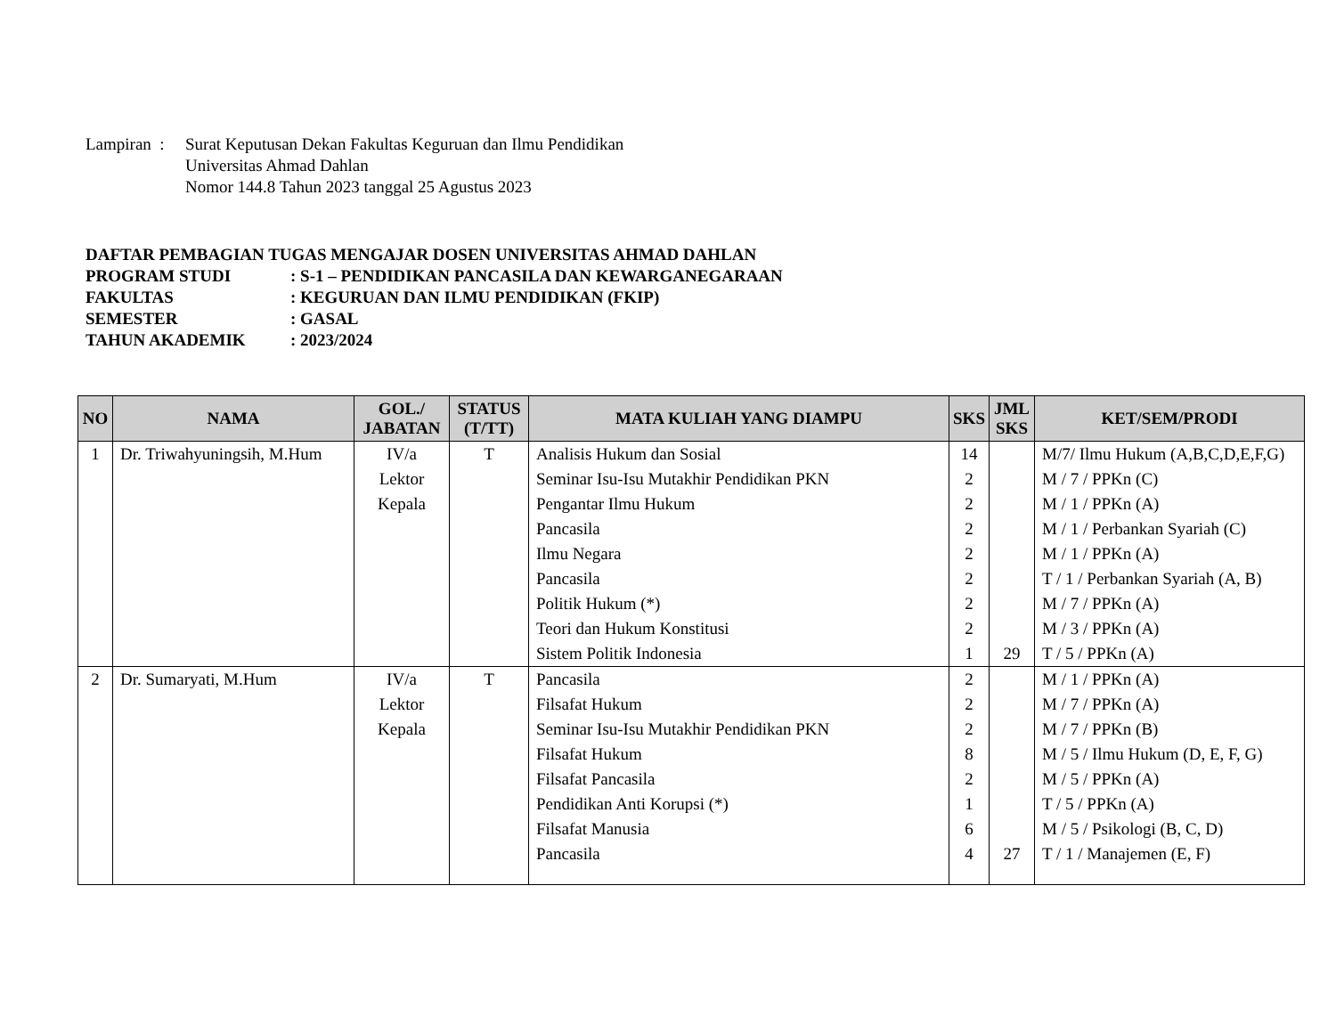| Lampiran : | Surat Keputusan Dekan Fakultas Keguruan dan Ilmu Pendidikan Universitas Ahmad Dahlan Nomor 144.8 Tahun 2023 tanggal 25 Agustus 2023 |
DAFTAR PEMBAGIAN TUGAS MENGAJAR DOSEN UNIVERSITAS AHMAD DAHLAN
| PROGRAM STUDI | : S-1 – PENDIDIKAN PANCASILA DAN KEWARGANEGARAAN |
| FAKULTAS | : KEGURUAN DAN ILMU PENDIDIKAN (FKIP) |
| SEMESTER | : GASAL |
| TAHUN AKADEMIK | : 2023/2024 |
| NO | NAMA | GOL./ JABATAN | STATUS (T/TT) | MATA KULIAH YANG DIAMPU | SKS | JML SKS | KET/SEM/PRODI |
| --- | --- | --- | --- | --- | --- | --- | --- |
| 1 | Dr. Triwahyuningsih, M.Hum | IV/a Lektor Kepala | T | Analisis Hukum dan Sosial Seminar Isu-Isu Mutakhir Pendidikan PKN Pengantar Ilmu Hukum Pancasila Ilmu Negara Pancasila Politik Hukum (*) Teori dan Hukum Konstitusi Sistem Politik Indonesia | 14 2 2 2 2 2 2 2 1 | 29 | M/7/ Ilmu Hukum (A,B,C,D,E,F,G) M / 7 / PPKn (C) M / 1 / PPKn (A) M / 1 / Perbankan Syariah (C) M / 1 / PPKn (A) T / 1 / Perbankan Syariah (A, B) M / 7 / PPKn (A) M / 3 / PPKn (A) T / 5 / PPKn (A) |
| 2 | Dr. Sumaryati, M.Hum | IV/a Lektor Kepala | T | Pancasila Filsafat Hukum Seminar Isu-Isu Mutakhir Pendidikan PKN Filsafat Hukum Filsafat Pancasila Pendidikan Anti Korupsi (*) Filsafat Manusia Pancasila | 2 2 2 8 2 1 6 4 | 27 | M / 1 / PPKn (A) M / 7 / PPKn (A) M / 7 / PPKn (B) M / 5 / Ilmu Hukum (D, E, F, G) M / 5 / PPKn (A) T / 5 / PPKn (A) M / 5 / Psikologi (B, C, D) T / 1 / Manajemen (E, F) |